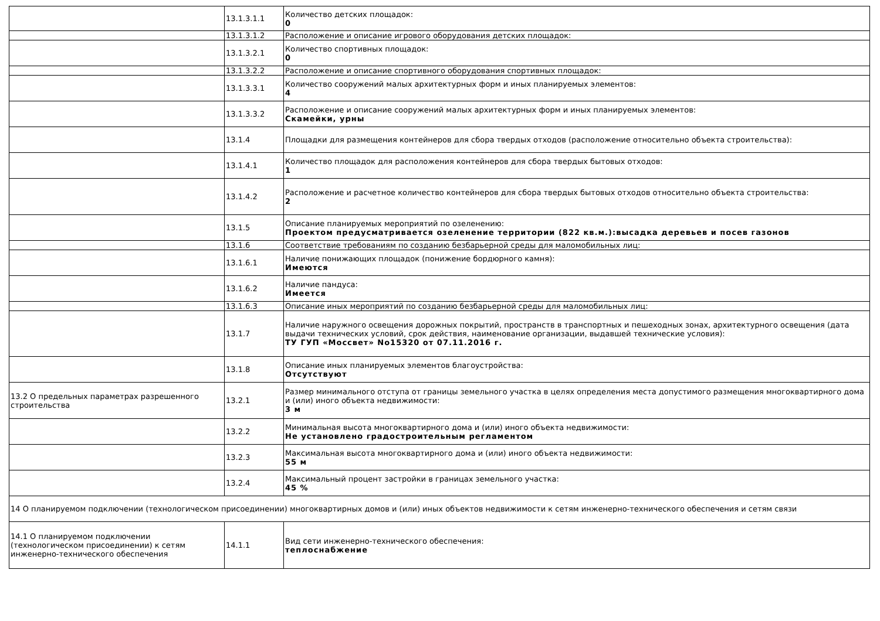| | 13.1.3.1.1 | Количество детских площадок: 0 |
| | 13.1.3.1.2 | Расположение и описание игрового оборудования детских площадок: |
| | 13.1.3.2.1 | Количество спортивных площадок: 0 |
| | 13.1.3.2.2 | Расположение и описание спортивного оборудования спортивных площадок: |
| | 13.1.3.3.1 | Количество сооружений малых архитектурных форм и иных планируемых элементов: 4 |
| | 13.1.3.3.2 | Расположение и описание сооружений малых архитектурных форм и иных планируемых элементов: Скамейки, урны |
| | 13.1.4 | Площадки для размещения контейнеров для сбора твердых отходов (расположение относительно объекта строительства): |
| | 13.1.4.1 | Количество площадок для расположения контейнеров для сбора твердых бытовых отходов: 1 |
| | 13.1.4.2 | Расположение и расчетное количество контейнеров для сбора твердых бытовых отходов относительно объекта строительства: 2 |
| | 13.1.5 | Описание планируемых мероприятий по озеленению: Проектом предусматривается озеленение территории (822 кв.м.):высадка деревьев и посев газонов |
| | 13.1.6 | Соответствие требованиям по созданию безбарьерной среды для маломобильных лиц: |
| | 13.1.6.1 | Наличие понижающих площадок (понижение бордюрного камня): Имеются |
| | 13.1.6.2 | Наличие пандуса: Имеется |
| | 13.1.6.3 | Описание иных мероприятий по созданию безбарьерной среды для маломобильных лиц: |
| | 13.1.7 | Наличие наружного освещения дорожных покрытий, пространств в транспортных и пешеходных зонах, архитектурного освещения (дата выдачи технических условий, срок действия, наименование организации, выдавшей технические условия): ТУ ГУП «Моссвет» No15320 от 07.11.2016 г. |
| | 13.1.8 | Описание иных планируемых элементов благоустройства: Отсутствуют |
| 13.2 О предельных параметрах разрешенного строительства | 13.2.1 | Размер минимального отступа от границы земельного участка в целях определения места допустимого размещения многоквартирного дома и (или) иного объекта недвижимости: 3 м |
| | 13.2.2 | Минимальная высота многоквартирного дома и (или) иного объекта недвижимости: Не установлено градостроительным регламентом |
| | 13.2.3 | Максимальная высота многоквартирного дома и (или) иного объекта недвижимости: 55 м |
| | 13.2.4 | Максимальный процент застройки в границах земельного участка: 45 % |
| 14 О планируемом подключении (технологическом присоединении) многоквартирных домов и (или) иных объектов недвижимости к сетям инженерно-технического обеспечения и сетям связи | | |
| 14.1 О планируемом подключении (технологическом присоединении) к сетям инженерно-технического обеспечения | 14.1.1 | Вид сети инженерно-технического обеспечения: теплоснабжение |